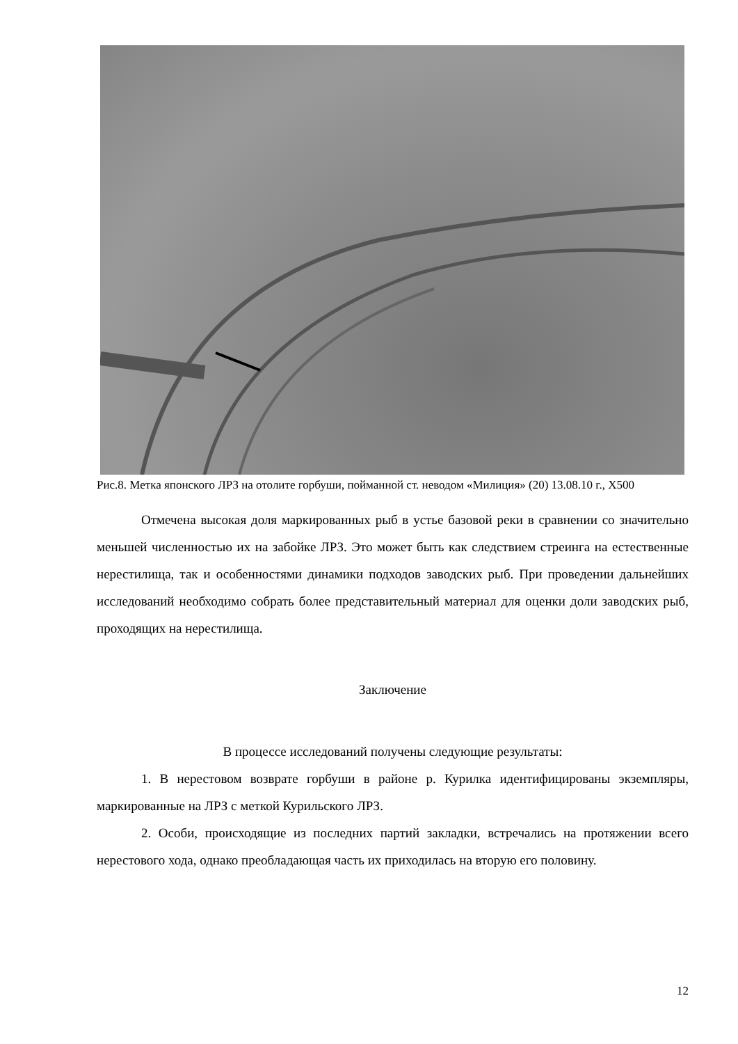Рис.8. Метка японского ЛРЗ на отолите горбуши, пойманной ст. неводом «Милиция» (20) 13.08.10 г., Х500
Отмечена высокая доля маркированных рыб в устье базовой реки в сравнении со значительно меньшей численностью их на забойке ЛРЗ. Это может быть как следствием стреинга на естественные нерестилища, так и особенностями динамики подходов заводских рыб. При проведении дальнейших исследований необходимо собрать более представительный материал для оценки доли заводских рыб, проходящих на нерестилища.
Заключение
В процессе исследований получены следующие результаты:
1. В нерестовом возврате горбуши в районе р. Курилка идентифицированы экземпляры, маркированные на ЛРЗ с меткой Курильского ЛРЗ.
2. Особи, происходящие из последних партий закладки, встречались на протяжении всего нерестового хода, однако преобладающая часть их приходилась на вторую его половину.
12